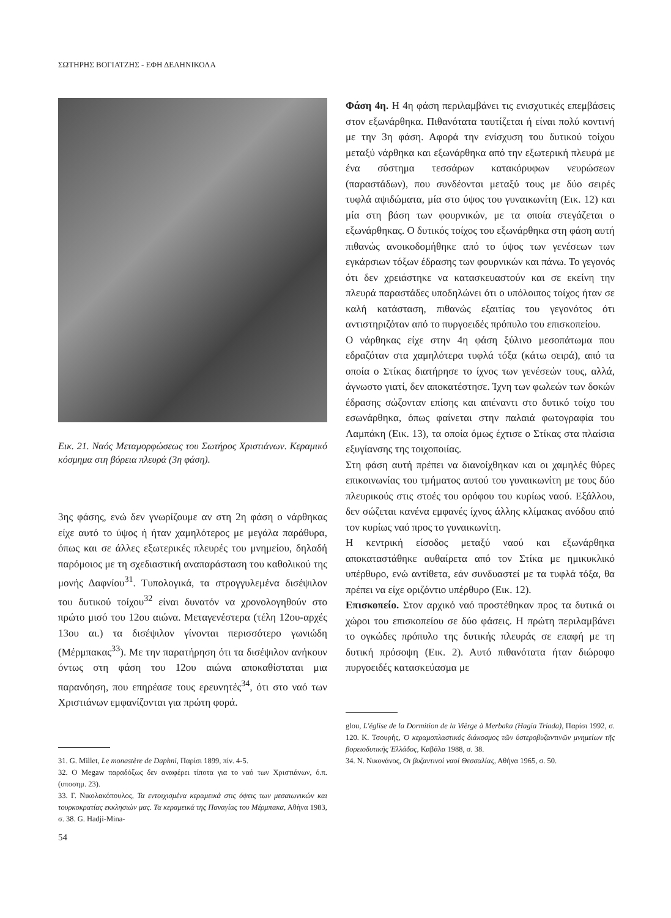ΣΩΤΗΡΗΣ ΒΟΓΙΑΤΖΗΣ - ΕΦΗ ΔΕΛΗΝΙΚΟΛΑ
Εικ. 21. Ναός Μεταμορφώσεως του Σωτήρος Χριστιάνων. Κεραμικό κόσμημα στη βόρεια πλευρά (3η φάση).
3ης φάσης, ενώ δεν γνωρίζουμε αν στη 2η φάση ο νάρθηκας είχε αυτό το ύψος ή ήταν χαμηλότερος με μεγάλα παράθυρα, όπως και σε άλλες εξωτερικές πλευρές του μνημείου, δηλαδή παρόμοιος με τη σχεδιαστική αναπαράσταση του καθολικού της μονής Δαφνίου<sup>31</sup>. Τυπολογικά, τα στρογγυλεμένα δισέψιλον του δυτικού τοίχου<sup>32</sup> είναι δυνατόν να χρονολογηθούν στο πρώτο μισό του 12ου αιώνα. Μεταγενέστερα (τέλη 12ου-αρχές 13ου αι.) τα δισέψιλον γίνονται περισσότερο γωνιώδη (Μέρμπακας<sup>33</sup>). Με την παρατήρηση ότι τα δισέψιλον ανήκουν όντως στη φάση του 12ου αιώνα αποκαθίσταται μια παρανόηση, που επηρέασε τους ερευνητές<sup>34</sup>, ότι στο ναό των Χριστιάνων εμφανίζονται για πρώτη φορά.
31. G. Millet, Le monastère de Daphni, Παρίσι 1899, πίν. 4-5.
32. Ο Megaw παραδόξως δεν αναφέρει τίποτα για το ναό των Χριστιάνων, ό.π. (υποσημ. 23).
33. Γ. Νικολακόπουλος, Τα εντοιχισμένα κεραμεικά στις όψεις των μεσαιωνικών και τουρκοκρατίας εκκλησιών μας. Τα κεραμεικά της Παναγίας του Μέρμπακα, Αθήνα 1983, σ. 38. G. Hadji-Mina-
Φάση 4η. Η 4η φάση περιλαμβάνει τις ενισχυτικές επεμβάσεις στον εξωνάρθηκα. Πιθανότατα ταυτίζεται ή είναι πολύ κοντινή με την 3η φάση. Αφορά την ενίσχυση του δυτικού τοίχου μεταξύ νάρθηκα και εξωνάρθηκα από την εξωτερική πλευρά με ένα σύστημα τεσσάρων κατακόρυφων νευρώσεων (παραστάδων), που συνδέονται μεταξύ τους με δύο σειρές τυφλά αψιδώματα, μία στο ύψος του γυναικωνίτη (Εικ. 12) και μία στη βάση των φουρνικών, με τα οποία στεγάζεται ο εξωνάρθηκας. Ο δυτικός τοίχος του εξωνάρθηκα στη φάση αυτή πιθανώς ανοικοδομήθηκε από το ύψος των γενέσεων των εγκάρσιων τόξων έδρασης των φουρνικών και πάνω. Το γεγονός ότι δεν χρειάστηκε να κατασκευαστούν και σε εκείνη την πλευρά παραστάδες υποδηλώνει ότι ο υπόλοιπος τοίχος ήταν σε καλή κατάσταση, πιθανώς εξαιτίας του γεγονότος ότι αντιστηριζόταν από το πυργοειδές πρόπυλο του επισκοπείου.
Ο νάρθηκας είχε στην 4η φάση ξύλινο μεσοπάτωμα που εδραζόταν στα χαμηλότερα τυφλά τόξα (κάτω σειρά), από τα οποία ο Στίκας διατήρησε το ίχνος των γενέσεών τους, αλλά, άγνωστο γιατί, δεν αποκατέστησε. Ίχνη των φωλεών των δοκών έδρασης σώζονταν επίσης και απέναντι στο δυτικό τοίχο του εσωνάρθηκα, όπως φαίνεται στην παλαιά φωτογραφία του Λαμπάκη (Εικ. 13), τα οποία όμως έχτισε ο Στίκας στα πλαίσια εξυγίανσης της τοιχοποιίας.
Στη φάση αυτή πρέπει να διανοίχθηκαν και οι χαμηλές θύρες επικοινωνίας του τμήματος αυτού του γυναικωνίτη με τους δύο πλευρικούς στις στοές του ορόφου του κυρίως ναού. Εξάλλου, δεν σώζεται κανένα εμφανές ίχνος άλλης κλίμακας ανόδου από τον κυρίως ναό προς το γυναικωνίτη.
Η κεντρική είσοδος μεταξύ ναού και εξωνάρθηκα αποκαταστάθηκε αυθαίρετα από τον Στίκα με ημικυκλικό υπέρθυρο, ενώ αντίθετα, εάν συνδυαστεί με τα τυφλά τόξα, θα πρέπει να είχε οριζόντιο υπέρθυρο (Εικ. 12).
Επισκοπείο. Στον αρχικό ναό προστέθηκαν προς τα δυτικά οι χώροι του επισκοπείου σε δύο φάσεις. Η πρώτη περιλαμβάνει το ογκώδες πρόπυλο της δυτικής πλευράς σε επαφή με τη δυτική πρόσοψη (Εικ. 2). Αυτό πιθανότατα ήταν διώροφο πυργοειδές κατασκεύασμα με
glou, L'église de la Dormition de la Vièrge à Merbaka (Hagia Triada), Παρίσι 1992, σ. 120. Κ. Τσουρής, Ὁ κεραμοπλαστικός διάκοσμος τῶν ὑστεροβυζαντινῶν μνημείων τῆς βορειοδυτικῆς Ἑλλάδος, Καβάλα 1988, σ. 38.
34. Ν. Νικονάνος, Οι βυζαντινοί ναοί Θεσσαλίας, Αθήνα 1965, σ. 50.
54